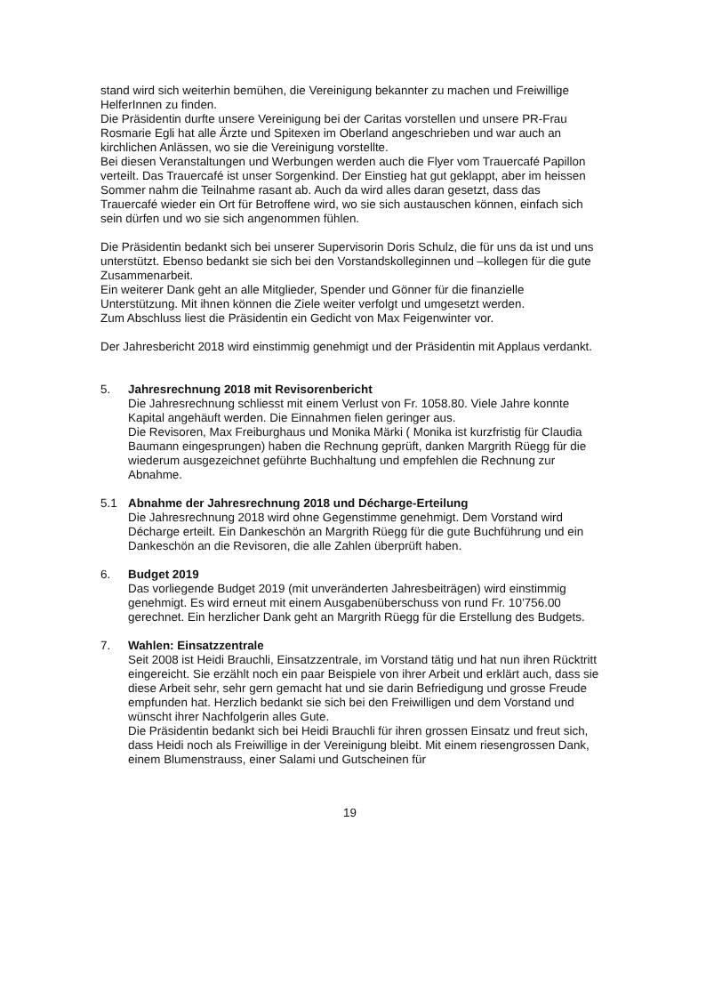stand wird sich weiterhin bemühen, die Vereinigung bekannter zu machen und Freiwillige HelferInnen zu finden.
Die Präsidentin durfte unsere Vereinigung bei der Caritas vorstellen und unsere PR-Frau Rosmarie Egli hat alle Ärzte und Spitexen im Oberland angeschrieben und war auch an kirchlichen Anlässen, wo sie die Vereinigung vorstellte.
Bei diesen Veranstaltungen und Werbungen werden auch die Flyer vom Trau­ercafé Papillon verteilt. Das Trauercafé ist unser Sorgenkind. Der Einstieg hat gut geklappt, aber im heissen Sommer nahm die Teilnahme rasant ab. Auch da wird alles daran gesetzt, dass das Trauercafé wieder ein Ort für Betroffene wird, wo sie sich austauschen können, einfach sich sein dürfen und wo sie sich an­genommen fühlen.
Die Präsidentin bedankt sich bei unserer Supervisorin Doris Schulz, die für uns da ist und uns unterstützt. Ebenso bedankt sie sich bei den Vorstandskollegin­nen und –kollegen für die gute Zusammenarbeit.
Ein weiterer Dank geht an alle Mitglieder, Spender und Gönner für die finanziel­le Unterstützung. Mit ihnen können die Ziele weiter verfolgt und umgesetzt wer­den.
Zum Abschluss liest die Präsidentin ein Gedicht von Max Feigenwinter vor.
Der Jahresbericht 2018 wird einstimmig genehmigt und der Präsidentin mit Ap­plaus verdankt.
5. Jahresrechnung 2018 mit Revisorenbericht
Die Jahresrechnung schliesst mit einem Verlust von Fr. 1058.80. Viele Jahre konnte Kapital angehäuft werden. Die Einnahmen fielen geringer aus.
Die Revisoren, Max Freiburghaus und Monika Märki ( Monika ist kurzfristig für Claudia Baumann eingesprungen) haben die Rechnung geprüft, danken Marg­rith Rüegg für die wiederum ausgezeichnet geführte Buchhaltung und empfeh­len die Rechnung zur Abnahme.
5.1 Abnahme der Jahresrechnung 2018 und Décharge-Erteilung
Die Jahresrechnung 2018 wird ohne Gegenstimme genehmigt. Dem Vorstand wird Décharge erteilt. Ein Dankeschön an Margrith Rüegg für die gute Buchfüh­rung und ein Dankeschön an die Revisoren, die alle Zahlen überprüft haben.
6. Budget 2019
Das vorliegende Budget 2019 (mit unveränderten Jahresbeiträgen) wird ein­stimmig genehmigt. Es wird erneut mit einem Ausgabenüberschuss von rund Fr. 10’756.00 gerechnet. Ein herzlicher Dank geht an Margrith Rüegg für die Erstel­lung des Budgets.
7. Wahlen: Einsatzzentrale
Seit 2008 ist Heidi Brauchli, Einsatzzentrale, im Vorstand tätig und hat nun ihren Rücktritt eingereicht. Sie erzählt noch ein paar Beispiele von ihrer Arbeit und erklärt auch, dass sie diese Arbeit sehr, sehr gern gemacht hat und sie darin Befriedigung und grosse Freude empfunden hat. Herzlich bedankt sie sich bei den Freiwilligen und dem Vorstand und wünscht ihrer Nachfolgerin alles Gute.
Die Präsidentin bedankt sich bei Heidi Brauchli für ihren grossen Einsatz und freut sich, dass Heidi noch als Freiwillige in der Vereinigung bleibt. Mit einem riesengrossen Dank, einem Blumenstrauss, einer Salami und Gutscheinen für
19